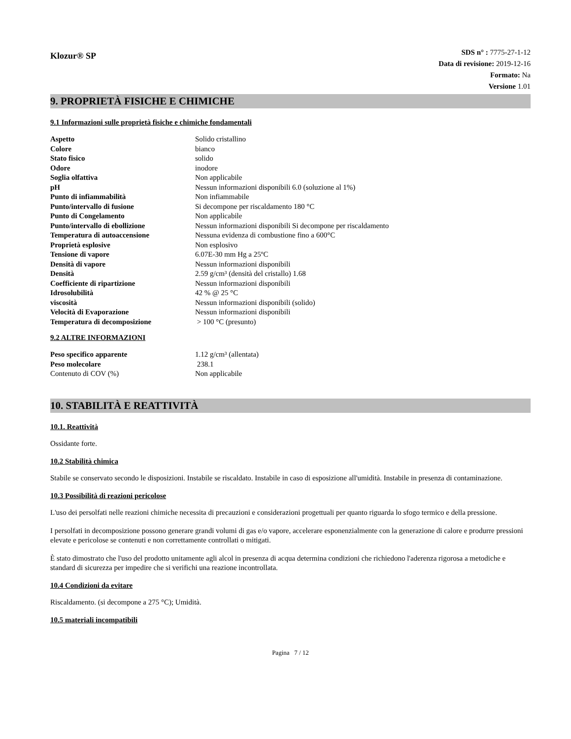Klozur® SP
SDS n° : 7775-27-1-12
Data di revisione: 2019-12-16
Formato: Na
Versione 1.01
9. PROPRIETÀ FISICHE E CHIMICHE
9.1 Informazioni sulle proprietà fisiche e chimiche fondamentali
| Aspetto | Solido cristallino |
| Colore | bianco |
| Stato fisico | solido |
| Odore | inodore |
| Soglia olfattiva | Non applicabile |
| pH | Nessun informazioni disponibili 6.0 (soluzione al 1%) |
| Punto di infiammabilità | Non infiammabile |
| Punto/intervallo di fusione | Si decompone per riscaldamento 180 °C |
| Punto di Congelamento | Non applicabile |
| Punto/intervallo di ebollizione | Nessun informazioni disponibili Si decompone per riscaldamento |
| Temperatura di autoaccensione | Nessuna evidenza di combustione fino a 600°C |
| Proprietà esplosive | Non esplosivo |
| Tensione di vapore | 6.07E-30 mm Hg a 25ºC |
| Densità di vapore | Nessun informazioni disponibili |
| Densità | 2.59 g/cm³ (densità del cristallo) 1.68 |
| Coefficiente di ripartizione | Nessun informazioni disponibili |
| Idrosolubilità | 42 % @ 25 °C |
| viscosità | Nessun informazioni disponibili (solido) |
| Velocità di Evaporazione | Nessun informazioni disponibili |
| Temperatura di decomposizione | > 100 °C (presunto) |
9.2 ALTRE INFORMAZIONI
| Peso specifico apparente | 1.12 g/cm³ (allentata) |
| Peso molecolare | 238.1 |
| Contenuto di COV (%) | Non applicabile |
10. STABILITÀ E REATTIVITÀ
10.1. Reattività
Ossidante forte.
10.2 Stabilità chimica
Stabile se conservato secondo le disposizioni. Instabile se riscaldato. Instabile in caso di esposizione all'umidità. Instabile in presenza di contaminazione.
10.3 Possibilità di reazioni pericolose
L'uso dei persolfati nelle reazioni chimiche necessita di precauzioni e considerazioni progettuali per quanto riguarda lo sfogo termico e della pressione.
I persolfati in decomposizione possono generare grandi volumi di gas e/o vapore, accelerare esponenzialmente con la generazione di calore e produrre pressioni elevate e pericolose se contenuti e non correttamente controllati o mitigati.
È stato dimostrato che l'uso del prodotto unitamente agli alcol in presenza di acqua determina condizioni che richiedono l'aderenza rigorosa a metodiche e standard di sicurezza per impedire che si verifichi una reazione incontrollata.
10.4 Condizioni da evitare
Riscaldamento. (si decompone a 275 °C); Umidità.
10.5 materiali incompatibili
Pagina 7 / 12